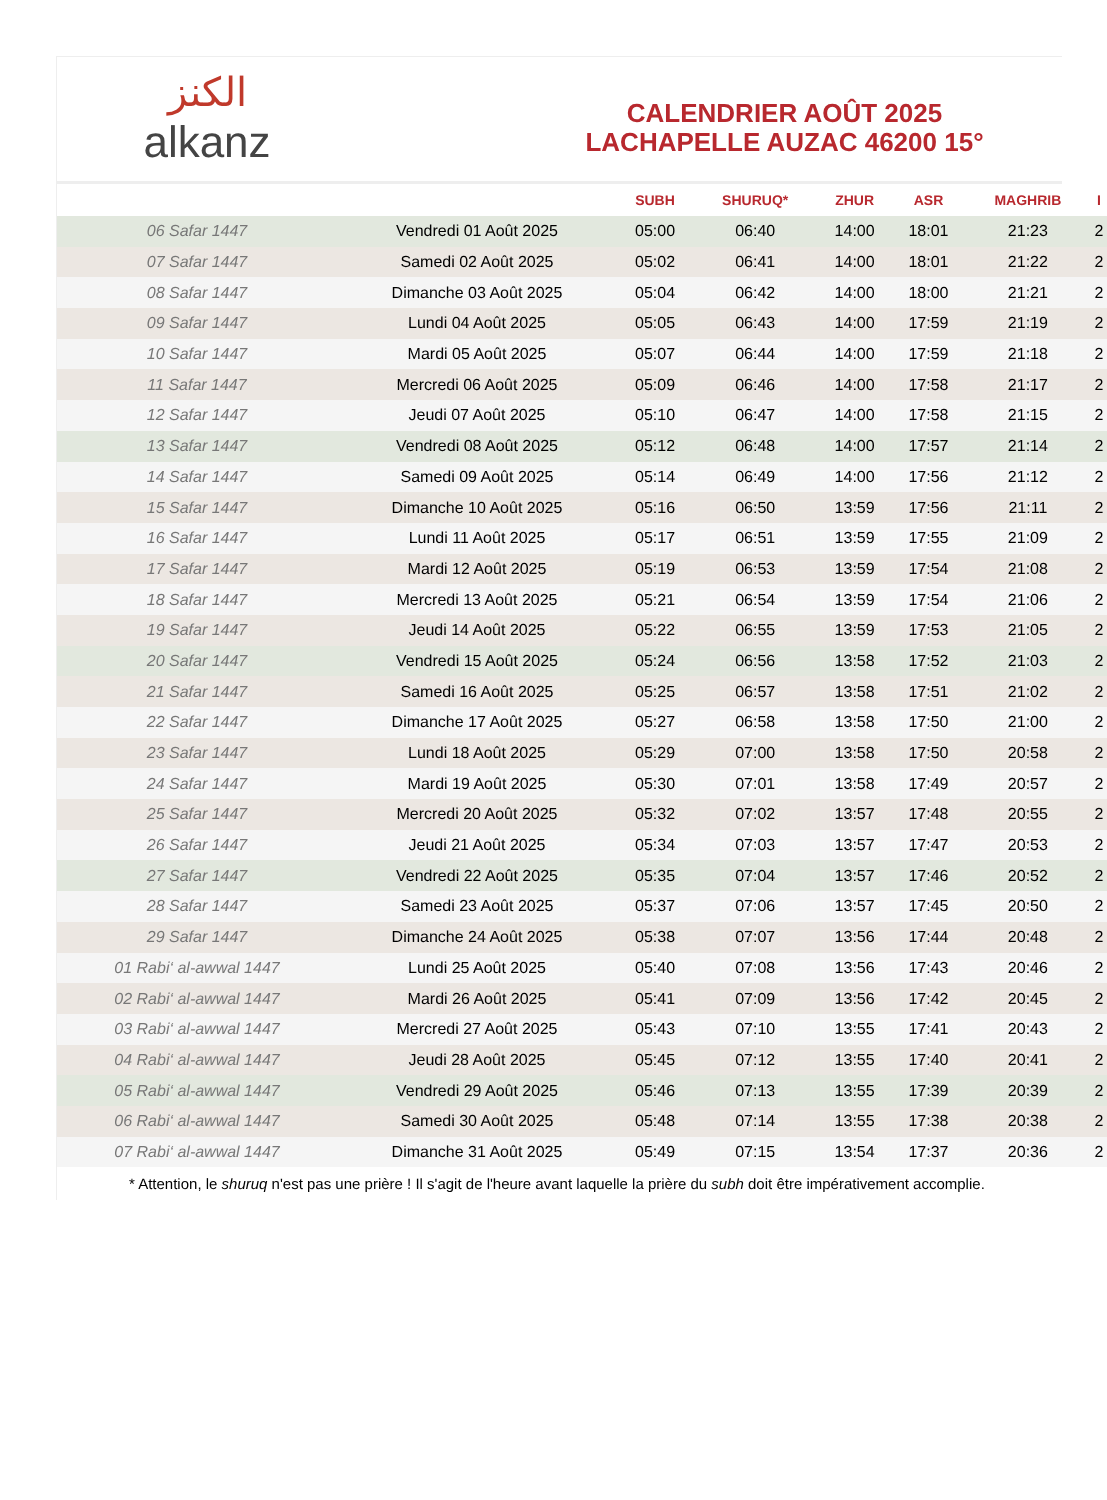الكنز
alkanz
CALENDRIER AOÛT 2025
LACHAPELLE AUZAC 46200 15°
| | | SUBH | SHURUQ* | ZHUR | ASR | MAGHRIB | I |
| --- | --- | --- | --- | --- | --- | --- | --- |
| 06 Safar 1447 | Vendredi 01 Août 2025 | 05:00 | 06:40 | 14:00 | 18:01 | 21:23 | 2 |
| 07 Safar 1447 | Samedi 02 Août 2025 | 05:02 | 06:41 | 14:00 | 18:01 | 21:22 | 2 |
| 08 Safar 1447 | Dimanche 03 Août 2025 | 05:04 | 06:42 | 14:00 | 18:00 | 21:21 | 2 |
| 09 Safar 1447 | Lundi 04 Août 2025 | 05:05 | 06:43 | 14:00 | 17:59 | 21:19 | 2 |
| 10 Safar 1447 | Mardi 05 Août 2025 | 05:07 | 06:44 | 14:00 | 17:59 | 21:18 | 2 |
| 11 Safar 1447 | Mercredi 06 Août 2025 | 05:09 | 06:46 | 14:00 | 17:58 | 21:17 | 2 |
| 12 Safar 1447 | Jeudi 07 Août 2025 | 05:10 | 06:47 | 14:00 | 17:58 | 21:15 | 2 |
| 13 Safar 1447 | Vendredi 08 Août 2025 | 05:12 | 06:48 | 14:00 | 17:57 | 21:14 | 2 |
| 14 Safar 1447 | Samedi 09 Août 2025 | 05:14 | 06:49 | 14:00 | 17:56 | 21:12 | 2 |
| 15 Safar 1447 | Dimanche 10 Août 2025 | 05:16 | 06:50 | 13:59 | 17:56 | 21:11 | 2 |
| 16 Safar 1447 | Lundi 11 Août 2025 | 05:17 | 06:51 | 13:59 | 17:55 | 21:09 | 2 |
| 17 Safar 1447 | Mardi 12 Août 2025 | 05:19 | 06:53 | 13:59 | 17:54 | 21:08 | 2 |
| 18 Safar 1447 | Mercredi 13 Août 2025 | 05:21 | 06:54 | 13:59 | 17:54 | 21:06 | 2 |
| 19 Safar 1447 | Jeudi 14 Août 2025 | 05:22 | 06:55 | 13:59 | 17:53 | 21:05 | 2 |
| 20 Safar 1447 | Vendredi 15 Août 2025 | 05:24 | 06:56 | 13:58 | 17:52 | 21:03 | 2 |
| 21 Safar 1447 | Samedi 16 Août 2025 | 05:25 | 06:57 | 13:58 | 17:51 | 21:02 | 2 |
| 22 Safar 1447 | Dimanche 17 Août 2025 | 05:27 | 06:58 | 13:58 | 17:50 | 21:00 | 2 |
| 23 Safar 1447 | Lundi 18 Août 2025 | 05:29 | 07:00 | 13:58 | 17:50 | 20:58 | 2 |
| 24 Safar 1447 | Mardi 19 Août 2025 | 05:30 | 07:01 | 13:58 | 17:49 | 20:57 | 2 |
| 25 Safar 1447 | Mercredi 20 Août 2025 | 05:32 | 07:02 | 13:57 | 17:48 | 20:55 | 2 |
| 26 Safar 1447 | Jeudi 21 Août 2025 | 05:34 | 07:03 | 13:57 | 17:47 | 20:53 | 2 |
| 27 Safar 1447 | Vendredi 22 Août 2025 | 05:35 | 07:04 | 13:57 | 17:46 | 20:52 | 2 |
| 28 Safar 1447 | Samedi 23 Août 2025 | 05:37 | 07:06 | 13:57 | 17:45 | 20:50 | 2 |
| 29 Safar 1447 | Dimanche 24 Août 2025 | 05:38 | 07:07 | 13:56 | 17:44 | 20:48 | 2 |
| 01 Rabi‘ al-awwal 1447 | Lundi 25 Août 2025 | 05:40 | 07:08 | 13:56 | 17:43 | 20:46 | 2 |
| 02 Rabi‘ al-awwal 1447 | Mardi 26 Août 2025 | 05:41 | 07:09 | 13:56 | 17:42 | 20:45 | 2 |
| 03 Rabi‘ al-awwal 1447 | Mercredi 27 Août 2025 | 05:43 | 07:10 | 13:55 | 17:41 | 20:43 | 2 |
| 04 Rabi‘ al-awwal 1447 | Jeudi 28 Août 2025 | 05:45 | 07:12 | 13:55 | 17:40 | 20:41 | 2 |
| 05 Rabi‘ al-awwal 1447 | Vendredi 29 Août 2025 | 05:46 | 07:13 | 13:55 | 17:39 | 20:39 | 2 |
| 06 Rabi‘ al-awwal 1447 | Samedi 30 Août 2025 | 05:48 | 07:14 | 13:55 | 17:38 | 20:38 | 2 |
| 07 Rabi‘ al-awwal 1447 | Dimanche 31 Août 2025 | 05:49 | 07:15 | 13:54 | 17:37 | 20:36 | 2 |
* Attention, le shuruq n'est pas une prière ! Il s'agit de l'heure avant laquelle la prière du subh doit être impérativement accomplie.